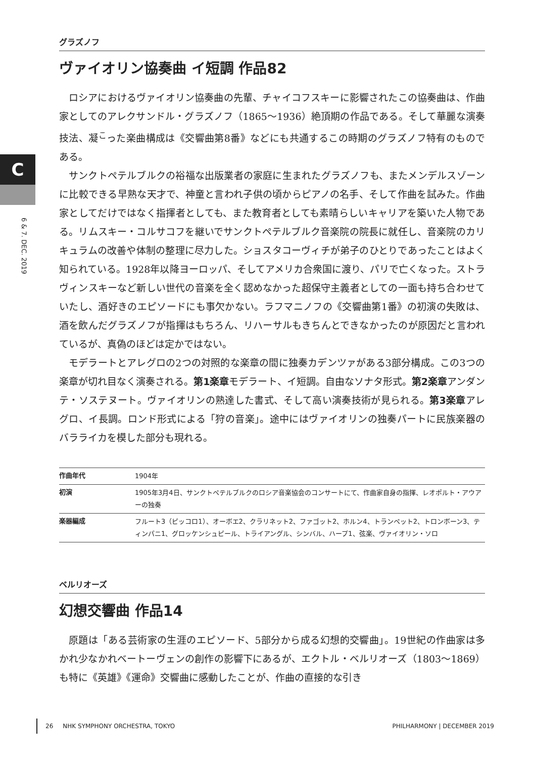C
6 & 7. DEC. 2019
グラズノフ
ヴァイオリン協奏曲 イ短調 作品82
ロシアにおけるヴァイオリン協奏曲の先輩、チャイコフスキーに影響されたこの協奏曲は、作曲家としてのアレクサンドル・グラズノフ（1865〜1936）絶頂期の作品である。そして華麗な演奏技法、凝<sup>こ</sup>った楽曲構成は《交響曲第8番》などにも共通するこの時期のグラズノフ特有のものである。
サンクトペテルブルクの裕福な出版業者の家庭に生まれたグラズノフも、またメンデルスゾーンに比較できる早熟な天才で、神童と言われ子供の頃からピアノの名手、そして作曲を試みた。作曲家としてだけではなく指揮者としても、また教育者としても素晴らしいキャリアを築いた人物である。リムスキー・コルサコフを継いでサンクトペテルブルク音楽院の院長に就任し、音楽院のカリキュラムの改善や体制の整理に尽力した。ショスタコーヴィチが弟子のひとりであったことはよく知られている。1928年以降ヨーロッパ、そしてアメリカ合衆国に渡り、パリで亡くなった。ストラヴィンスキーなど新しい世代の音楽を全く認めなかった超保守主義者としての一面も持ち合わせていたし、酒好きのエピソードにも事欠かない。ラフマニノフの《交響曲第1番》の初演の失敗は、酒を飲んだグラズノフが指揮はもちろん、リハーサルもきちんとできなかったのが原因だと言われているが、真偽のほどは定かではない。
モデラートとアレグロの2つの対照的な楽章の間に独奏カデンツァがある3部分構成。この3つの楽章が切れ目なく演奏される。第1楽章モデラート、イ短調。自由なソナタ形式。第2楽章アンダンテ・ソステヌート。ヴァイオリンの熟達した書式、そして高い演奏技術が見られる。第3楽章アレグロ、イ長調。ロンド形式による「狩の音楽」。途中にはヴァイオリンの独奏パートに民族楽器のバラライカを模した部分も現れる。
| 作曲年代 | 1904年 |
| 初演 | 1905年3月4日、サンクトペテルブルクのロシア音楽協会のコンサートにて、作曲家自身の指揮、レオポルト・アウアーの独奏 |
| 楽器編成 | フルート3（ピッコロ1）、オーボエ2、クラリネット2、ファゴット2、ホルン4、トランペット2、トロンボーン3、ティンパニ1、グロッケンシュピール、トライアングル、シンバル、ハープ1、弦楽、ヴァイオリン・ソロ |
ベルリオーズ
幻想交響曲 作品14
原題は「ある芸術家の生涯のエピソード、5部分から成る幻想的交響曲」。19世紀の作曲家は多かれ少なかれベートーヴェンの創作の影響下にあるが、エクトル・ベルリオーズ（1803〜1869）も特に《英雄》《運命》交響曲に感動したことが、作曲の直接的な引き
26 NHK SYMPHONY ORCHESTRA, TOKYO PHILHARMONY | DECEMBER 2019